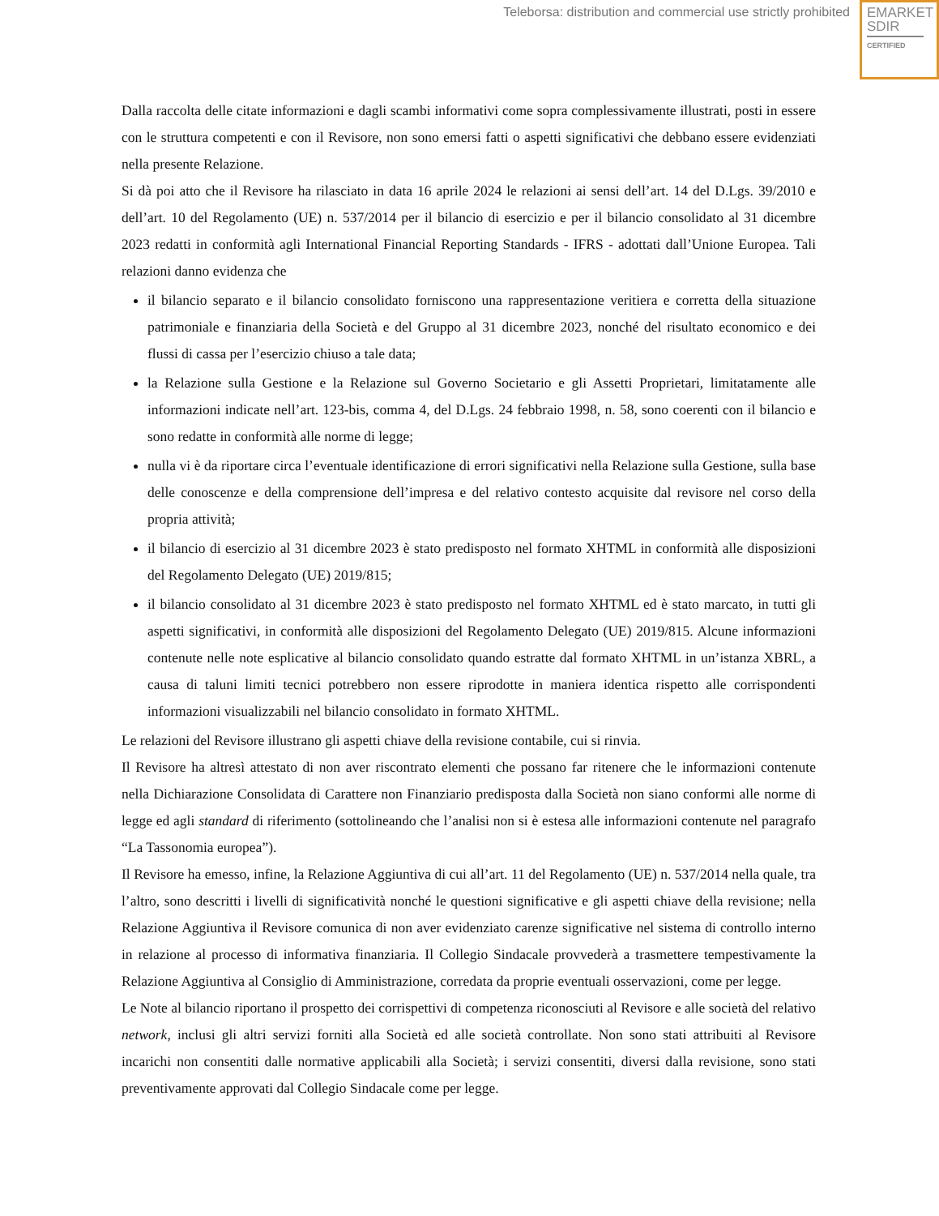Teleborsa: distribution and commercial use strictly prohibited
EMARKET
SDIR
CERTIFIED
Dalla raccolta delle citate informazioni e dagli scambi informativi come sopra complessivamente illustrati, posti in essere con le struttura competenti e con il Revisore, non sono emersi fatti o aspetti significativi che debbano essere evidenziati nella presente Relazione.
Si dà poi atto che il Revisore ha rilasciato in data 16 aprile 2024 le relazioni ai sensi dell’art. 14 del D.Lgs. 39/2010 e dell’art. 10 del Regolamento (UE) n. 537/2014 per il bilancio di esercizio e per il bilancio consolidato al 31 dicembre 2023 redatti in conformità agli International Financial Reporting Standards - IFRS - adottati dall’Unione Europea. Tali relazioni danno evidenza che
il bilancio separato e il bilancio consolidato forniscono una rappresentazione veritiera e corretta della situazione patrimoniale e finanziaria della Società e del Gruppo al 31 dicembre 2023, nonché del risultato economico e dei flussi di cassa per l’esercizio chiuso a tale data;
la Relazione sulla Gestione e la Relazione sul Governo Societario e gli Assetti Proprietari, limitatamente alle informazioni indicate nell’art. 123-bis, comma 4, del D.Lgs. 24 febbraio 1998, n. 58, sono coerenti con il bilancio e sono redatte in conformità alle norme di legge;
nulla vi è da riportare circa l’eventuale identificazione di errori significativi nella Relazione sulla Gestione, sulla base delle conoscenze e della comprensione dell’impresa e del relativo contesto acquisite dal revisore nel corso della propria attività;
il bilancio di esercizio al 31 dicembre 2023 è stato predisposto nel formato XHTML in conformità alle disposizioni del Regolamento Delegato (UE) 2019/815;
il bilancio consolidato al 31 dicembre 2023 è stato predisposto nel formato XHTML ed è stato marcato, in tutti gli aspetti significativi, in conformità alle disposizioni del Regolamento Delegato (UE) 2019/815. Alcune informazioni contenute nelle note esplicative al bilancio consolidato quando estratte dal formato XHTML in un’istanza XBRL, a causa di taluni limiti tecnici potrebbero non essere riprodotte in maniera identica rispetto alle corrispondenti informazioni visualizzabili nel bilancio consolidato in formato XHTML.
Le relazioni del Revisore illustrano gli aspetti chiave della revisione contabile, cui si rinvia.
Il Revisore ha altresì attestato di non aver riscontrato elementi che possano far ritenere che le informazioni contenute nella Dichiarazione Consolidata di Carattere non Finanziario predisposta dalla Società non siano conformi alle norme di legge ed agli standard di riferimento (sottolineando che l’analisi non si è estesa alle informazioni contenute nel paragrafo “La Tassonomia europea”).
Il Revisore ha emesso, infine, la Relazione Aggiuntiva di cui all’art. 11 del Regolamento (UE) n. 537/2014 nella quale, tra l’altro, sono descritti i livelli di significatività nonché le questioni significative e gli aspetti chiave della revisione; nella Relazione Aggiuntiva il Revisore comunica di non aver evidenziato carenze significative nel sistema di controllo interno in relazione al processo di informativa finanziaria. Il Collegio Sindacale provvederà a trasmettere tempestivamente la Relazione Aggiuntiva al Consiglio di Amministrazione, corredata da proprie eventuali osservazioni, come per legge.
Le Note al bilancio riportano il prospetto dei corrispettivi di competenza riconosciuti al Revisore e alle società del relativo network, inclusi gli altri servizi forniti alla Società ed alle società controllate. Non sono stati attribuiti al Revisore incarichi non consentiti dalle normative applicabili alla Società; i servizi consentiti, diversi dalla revisione, sono stati preventivamente approvati dal Collegio Sindacale come per legge.